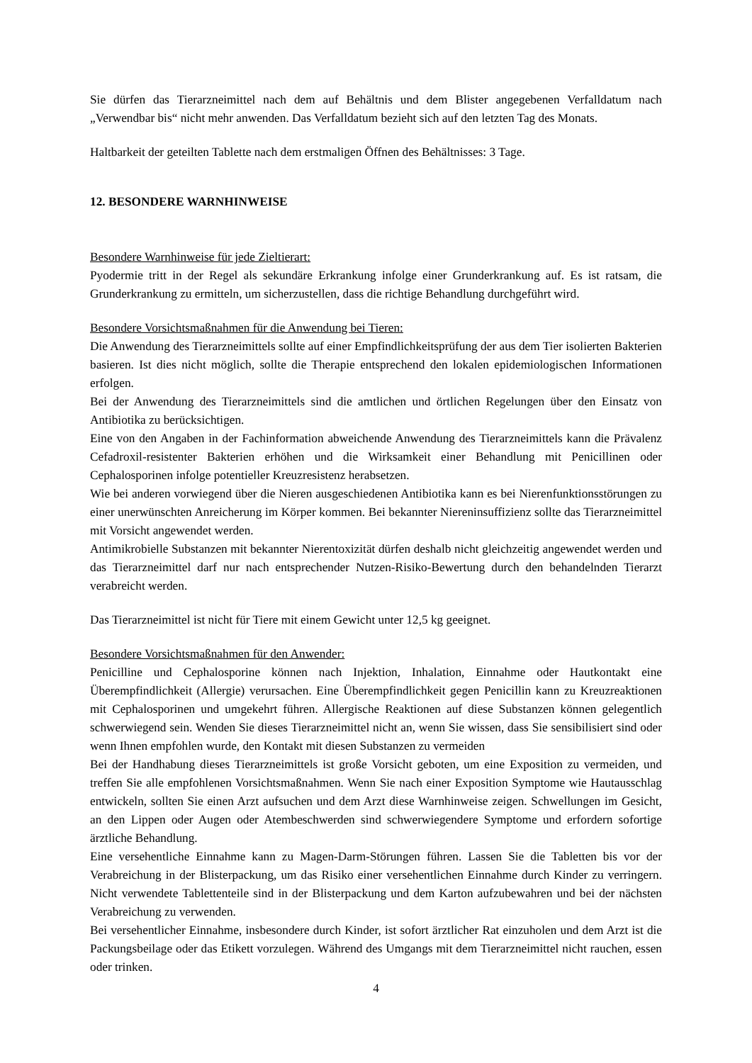Sie dürfen das Tierarzneimittel nach dem auf Behältnis und dem Blister angegebenen Verfalldatum nach „Verwendbar bis“ nicht mehr anwenden. Das Verfalldatum bezieht sich auf den letzten Tag des Monats.
Haltbarkeit der geteilten Tablette nach dem erstmaligen Öffnen des Behältnisses: 3 Tage.
12. BESONDERE WARNHINWEISE
Besondere Warnhinweise für jede Zieltierart:
Pyodermie tritt in der Regel als sekundäre Erkrankung infolge einer Grunderkrankung auf. Es ist ratsam, die Grunderkrankung zu ermitteln, um sicherzustellen, dass die richtige Behandlung durchgeführt wird.
Besondere Vorsichtsmaßnahmen für die Anwendung bei Tieren:
Die Anwendung des Tierarzneimittels sollte auf einer Empfindlichkeitsprüfung der aus dem Tier isolierten Bakterien basieren. Ist dies nicht möglich, sollte die Therapie entsprechend den lokalen epidemiologischen Informationen erfolgen.
Bei der Anwendung des Tierarzneimittels sind die amtlichen und örtlichen Regelungen über den Einsatz von Antibiotika zu berücksichtigen.
Eine von den Angaben in der Fachinformation abweichende Anwendung des Tierarzneimittels kann die Prävalenz Cefadroxil-resistenter Bakterien erhöhen und die Wirksamkeit einer Behandlung mit Penicillinen oder Cephalosporinen infolge potentieller Kreuzresistenz herabsetzen.
Wie bei anderen vorwiegend über die Nieren ausgeschiedenen Antibiotika kann es bei Nierenfunktionsstörungen zu einer unerwünschten Anreicherung im Körper kommen. Bei bekannter Niereninsuffizienz sollte das Tierarzneimittel mit Vorsicht angewendet werden.
Antimikrobielle Substanzen mit bekannter Nierentoxizität dürfen deshalb nicht gleichzeitig angewendet werden und das Tierarzneimittel darf nur nach entsprechender Nutzen-Risiko-Bewertung durch den behandelnden Tierarzt verabreicht werden.
Das Tierarzneimittel ist nicht für Tiere mit einem Gewicht unter 12,5 kg geeignet.
Besondere Vorsichtsmaßnahmen für den Anwender:
Penicilline und Cephalosporine können nach Injektion, Inhalation, Einnahme oder Hautkontakt eine Überempfindlichkeit (Allergie) verursachen. Eine Überempfindlichkeit gegen Penicillin kann zu Kreuzreaktionen mit Cephalosporinen und umgekehrt führen. Allergische Reaktionen auf diese Substanzen können gelegentlich schwerwiegend sein. Wenden Sie dieses Tierarzneimittel nicht an, wenn Sie wissen, dass Sie sensibilisiert sind oder wenn Ihnen empfohlen wurde, den Kontakt mit diesen Substanzen zu vermeiden
Bei der Handhabung dieses Tierarzneimittels ist große Vorsicht geboten, um eine Exposition zu vermeiden, und treffen Sie alle empfohlenen Vorsichtsmaßnahmen. Wenn Sie nach einer Exposition Symptome wie Hautausschlag entwickeln, sollten Sie einen Arzt aufsuchen und dem Arzt diese Warnhinweise zeigen. Schwellungen im Gesicht, an den Lippen oder Augen oder Atembeschwerden sind schwerwiegendere Symptome und erfordern sofortige ärztliche Behandlung.
Eine versehentliche Einnahme kann zu Magen-Darm-Störungen führen. Lassen Sie die Tabletten bis vor der Verabreichung in der Blisterpackung, um das Risiko einer versehentlichen Einnahme durch Kinder zu verringern. Nicht verwendete Tablettenteile sind in der Blisterpackung und dem Karton aufzubewahren und bei der nächsten Verabreichung zu verwenden.
Bei versehentlicher Einnahme, insbesondere durch Kinder, ist sofort ärztlicher Rat einzuholen und dem Arzt ist die Packungsbeilage oder das Etikett vorzulegen. Während des Umgangs mit dem Tierarzneimittel nicht rauchen, essen oder trinken.
4